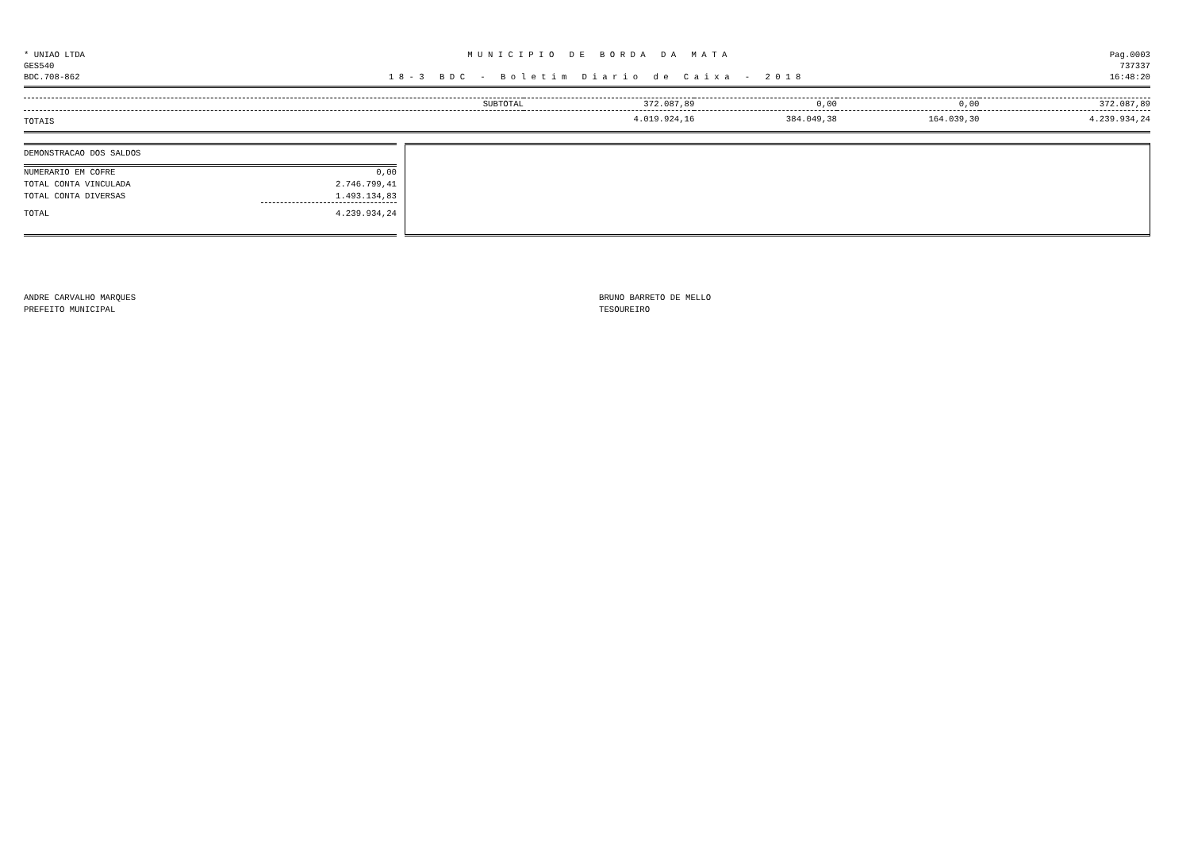* UNIAO LTDA M U N I C I P I O D E B O R D A D A M A T A Pag.0003
GES540 737337
BDC.708-862 1 8 - 3 B D C - B o l e t i m D i a r i o d e C a i x a - 2 0 1 8 16:48:20
| SUBTOTAL | 372.087,89 | 0,00 | 0,00 | 372.087,89 |
| TOTAIS | 4.019.924,16 | 384.049,38 | 164.039,30 | 4.239.934,24 |
| DEMONSTRACAO DOS SALDOS | |
| NUMERARIO EM COFRE | 0,00 |
| TOTAL CONTA VINCULADA | 2.746.799,41 |
| TOTAL CONTA DIVERSAS | 1.493.134,83 |
| TOTAL | 4.239.934,24 |
ANDRE CARVALHO MARQUES
PREFEITO MUNICIPAL
BRUNO BARRETO DE MELLO
TESOUREIRO